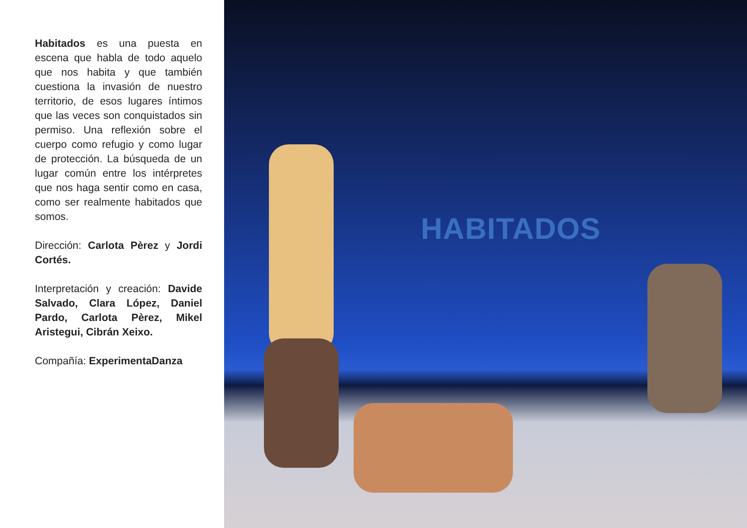Habitados es una puesta en escena que habla de todo aquelo que nos habita y que también cuestiona la invasión de nuestro territorio, de esos lugares íntimos que las veces son conquistados sin permiso. Una reflexión sobre el cuerpo como refugio y como lugar de protección. La búsqueda de un lugar común entre los intérpretes que nos haga sentir como en casa, como ser realmente habitados que somos.
Dirección: Carlota Pèrez y Jordi Cortés.
Interpretación y creación: Davide Salvado, Clara López, Daniel Pardo, Carlota Pèrez, Mikel Aristegui, Cibrán Xeixo.
Compañía: ExperimentaDanza
HABITADOS